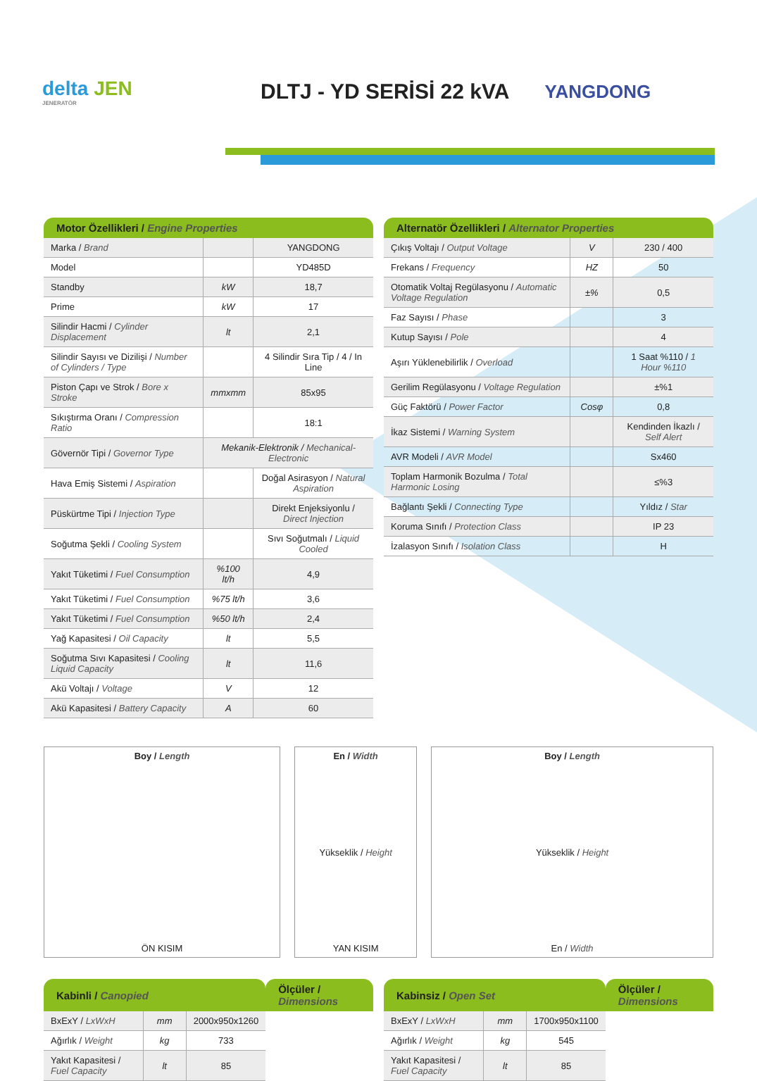delta JEN
JENERATÖR
DLTJ - YD SERİSİ 22 kVA
YANGDONG
| Motor Özellikleri / Engine Properties | | |
| --- | --- | --- |
| Marka / Brand | | YANGDONG |
| Model | | YD485D |
| Standby | kW | 18,7 |
| Prime | kW | 17 |
| Silindir Hacmi / Cylinder Displacement | lt | 2,1 |
| Silindir Sayısı ve Dizilişi / Number of Cylinders / Type | | 4 Silindir Sıra Tip / 4 / In Line |
| Piston Çapı ve Strok / Bore x Stroke | mmxmm | 85x95 |
| Sıkıştırma Oranı / Compression Ratio | | 18:1 |
| Gövernör Tipi / Governor Type | Mekanik-Elektronik / Mechanical-Electronic | |
| Hava Emiş Sistemi / Aspiration | | Doğal Asirasyon / Natural Aspiration |
| Püskürtme Tipi / Injection Type | | Direkt Enjeksiyonlu / Direct Injection |
| Soğutma Şekli / Cooling System | | Sıvı Soğutmalı / Liquid Cooled |
| Yakıt Tüketimi / Fuel Consumption | %100 lt/h | 4,9 |
| Yakıt Tüketimi / Fuel Consumption | %75 lt/h | 3,6 |
| Yakıt Tüketimi / Fuel Consumption | %50 lt/h | 2,4 |
| Yağ Kapasitesi / Oil Capacity | lt | 5,5 |
| Soğutma Sıvı Kapasitesi / Cooling Liquid Capacity | lt | 11,6 |
| Akü Voltajı / Voltage | V | 12 |
| Akü Kapasitesi / Battery Capacity | A | 60 |
| Alternatör Özellikleri / Alternator Properties | | |
| --- | --- | --- |
| Çıkış Voltajı / Output Voltage | V | 230 / 400 |
| Frekans / Frequency | HZ | 50 |
| Otomatik Voltaj Regülasyonu / Automatic Voltage Regulation | ±% | 0,5 |
| Faz Sayısı / Phase | | 3 |
| Kutup Sayısı / Pole | | 4 |
| Aşırı Yüklenebilirlik / Overload | | 1 Saat %110 / 1 Hour %110 |
| Gerilim Regülasyonu / Voltage Regulation | | ±%1 |
| Güç Faktörü / Power Factor | Cosφ | 0,8 |
| İkaz Sistemi / Warning System | | Kendinden İkazlı / Self Alert |
| AVR Modeli / AVR Model | | Sx460 |
| Toplam Harmonik Bozulma / Total Harmonic Losing | | ≤%3 |
| Bağlantı Şekli / Connecting Type | | Yıldız / Star |
| Koruma Sınıfı / Protection Class | | IP 23 |
| İzalasyon Sınıfı / Isolation Class | | H |
Boy / Length
ÖN KISIM
En / Width
Yükseklik / Height
YAN KISIM
Boy / Length
Yükseklik / Height
En / Width
| Kabinli / Canopied | | | Ölçüler / Dimensions |
| --- | --- | --- | --- |
| BxExY / LxWxH | mm | 2000x950x1260 | |
| Ağırlık / Weight | kg | 733 | |
| Yakıt Kapasitesi / Fuel Capacity | lt | 85 | |
| Kabinsiz / Open Set | | | Ölçüler / Dimensions |
| --- | --- | --- | --- |
| BxExY / LxWxH | mm | 1700x950x1100 | |
| Ağırlık / Weight | kg | 545 | |
| Yakıt Kapasitesi / Fuel Capacity | lt | 85 | |